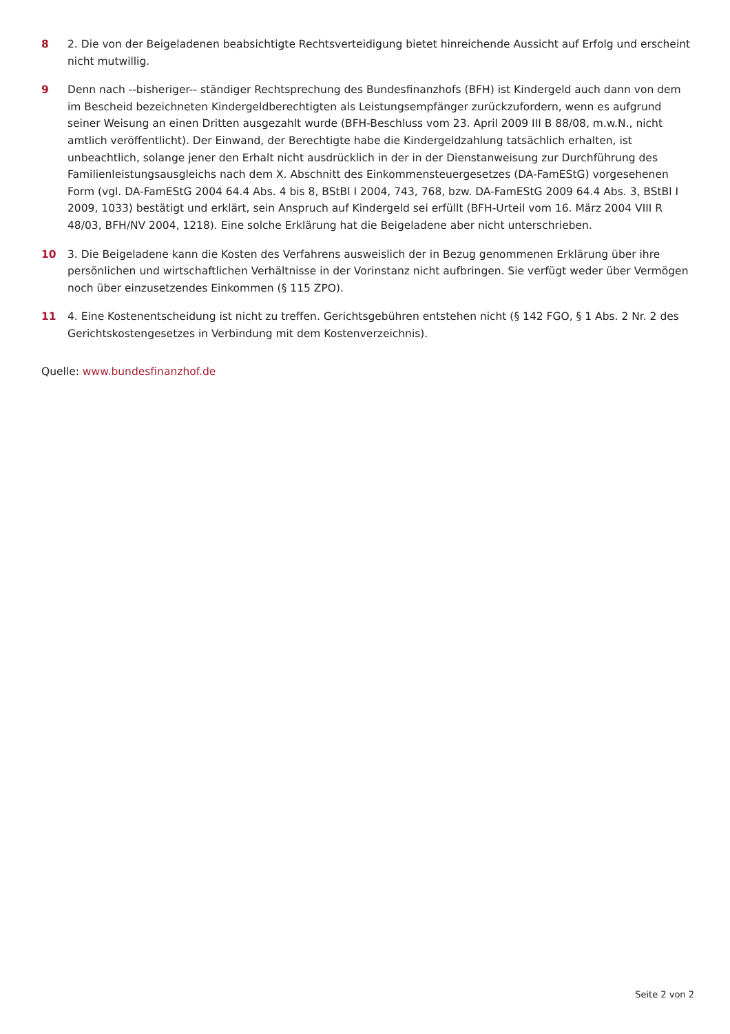8 2. Die von der Beigeladenen beabsichtigte Rechtsverteidigung bietet hinreichende Aussicht auf Erfolg und erscheint nicht mutwillig.
9 Denn nach --bisheriger-- ständiger Rechtsprechung des Bundesfinanzhofs (BFH) ist Kindergeld auch dann von dem im Bescheid bezeichneten Kindergeldberechtigten als Leistungsempfänger zurückzufordern, wenn es aufgrund seiner Weisung an einen Dritten ausgezahlt wurde (BFH-Beschluss vom 23. April 2009 III B 88/08, m.w.N., nicht amtlich veröffentlicht). Der Einwand, der Berechtigte habe die Kindergeldzahlung tatsächlich erhalten, ist unbeachtlich, solange jener den Erhalt nicht ausdrücklich in der in der Dienstanweisung zur Durchführung des Familienleistungsausgleichs nach dem X. Abschnitt des Einkommensteuergesetzes (DA-FamEStG) vorgesehenen Form (vgl. DA-FamEStG 2004 64.4 Abs. 4 bis 8, BStBl I 2004, 743, 768, bzw. DA-FamEStG 2009 64.4 Abs. 3, BStBl I 2009, 1033) bestätigt und erklärt, sein Anspruch auf Kindergeld sei erfüllt (BFH-Urteil vom 16. März 2004 VIII R 48/03, BFH/NV 2004, 1218). Eine solche Erklärung hat die Beigeladene aber nicht unterschrieben.
10 3. Die Beigeladene kann die Kosten des Verfahrens ausweislich der in Bezug genommenen Erklärung über ihre persönlichen und wirtschaftlichen Verhältnisse in der Vorinstanz nicht aufbringen. Sie verfügt weder über Vermögen noch über einzusetzendes Einkommen (§ 115 ZPO).
11 4. Eine Kostenentscheidung ist nicht zu treffen. Gerichtsgebühren entstehen nicht (§ 142 FGO, § 1 Abs. 2 Nr. 2 des Gerichtskostengesetzes in Verbindung mit dem Kostenverzeichnis).
Quelle: www.bundesfinanzhof.de
Seite 2 von 2